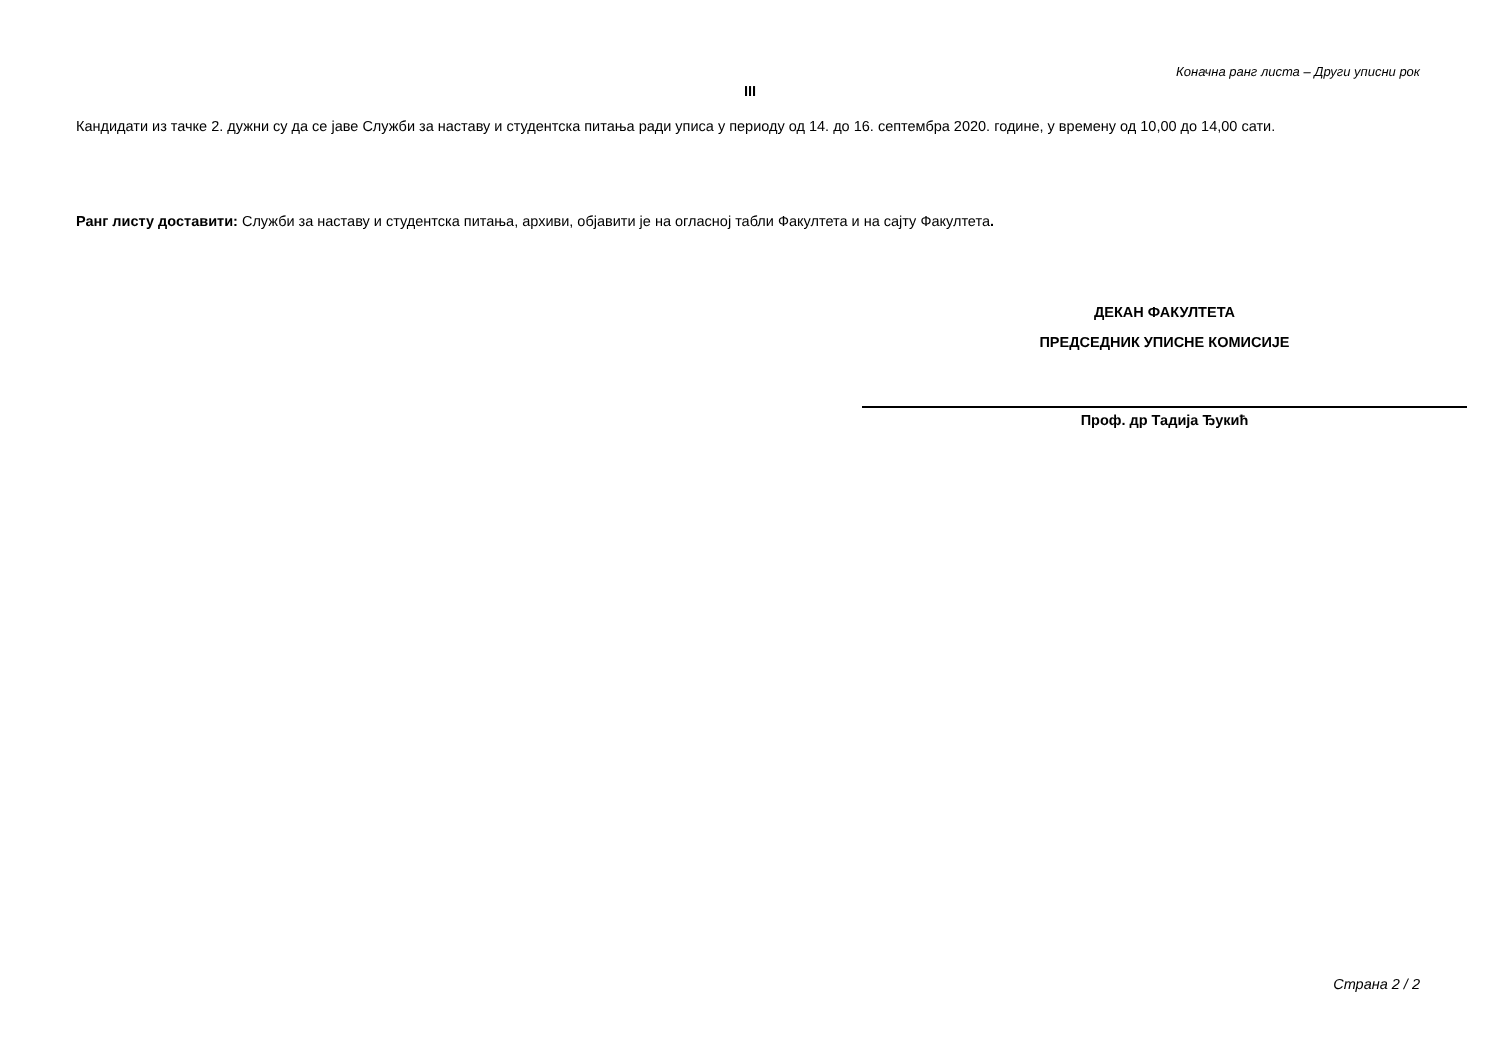Коначна ранг листа – Други уписни рок
III
Кандидати из тачке 2. дужни су да се јаве Служби за наставу и студентска питања ради уписа у периоду од 14. до 16. септембра 2020. године, у времену од 10,00 до 14,00 сати.
Ранг листу доставити: Служби за наставу и студентска питања, архиви, објавити је на огласној табли Факултета и на сајту Факултета.
ДЕКАН ФАКУЛТЕТА
ПРЕДСЕДНИК УПИСНЕ КОМИСИЈЕ
Проф. др Тадија Ђукић
Страна 2 / 2